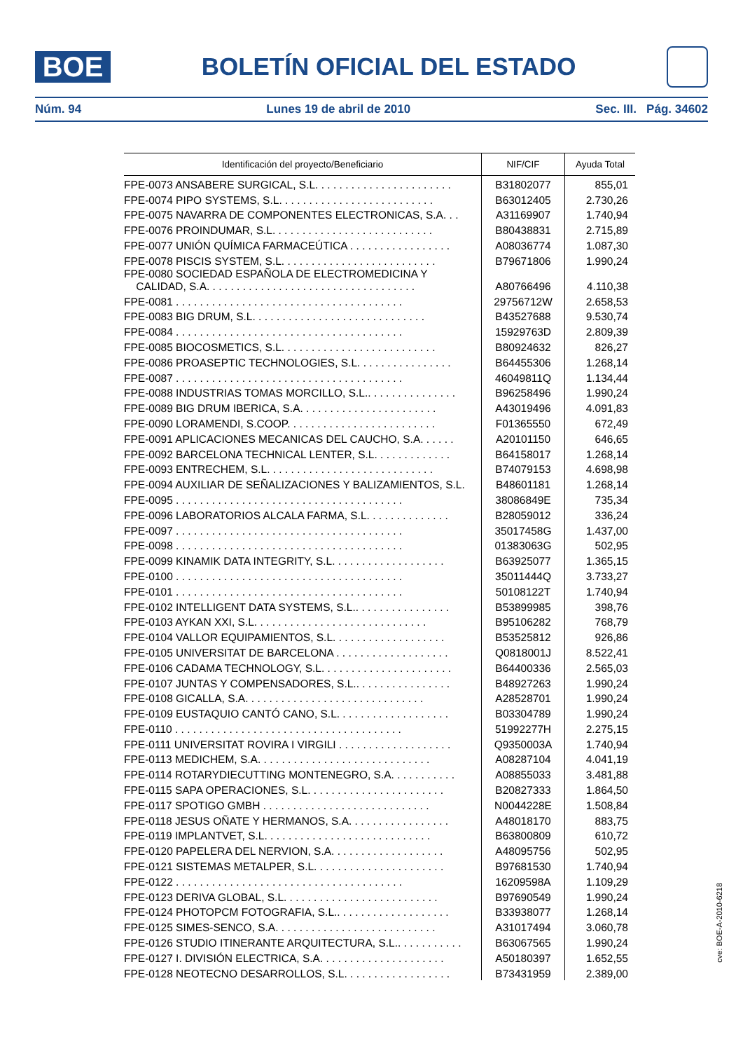BOE
BOLETÍN OFICIAL DEL ESTADO
Núm. 94 Lunes 19 de abril de 2010 Sec. III. Pág. 34602
| Identificación del proyecto/Beneficiario | NIF/CIF | Ayuda Total |
| --- | --- | --- |
| FPE-0073 ANSABERE SURGICAL, S.L. . . . . . . . . . . . . . . . . . . . . . . | B31802077 | 855,01 |
| FPE-0074 PIPO SYSTEMS, S.L. . . . . . . . . . . . . . . . . . . . . . . . . . | B63012405 | 2.730,26 |
| FPE-0075 NAVARRA DE COMPONENTES ELECTRONICAS, S.A. . . | A31169907 | 1.740,94 |
| FPE-0076 PROINDUMAR, S.L. . . . . . . . . . . . . . . . . . . . . . . . . . . | B80438831 | 2.715,89 |
| FPE-0077 UNIÓN QUÍMICA FARMACEÚTICA . . . . . . . . . . . . . . . . . | A08036774 | 1.087,30 |
| FPE-0078 PISCIS SYSTEM, S.L. . . . . . . . . . . . . . . . . . . . . . . . . . | B79671806 | 1.990,24 |
| FPE-0080 SOCIEDAD ESPAÑOLA DE ELECTROMEDICINA Y CALIDAD, S.A. . . . . . . . . . . . . . . . . . . . . . . . . . . . . . . . . . . | A80766496 | 4.110,38 |
| FPE-0081 . . . . . . . . . . . . . . . . . . . . . . . . . . . . . . . . . . . . . . | 29756712W | 2.658,53 |
| FPE-0083 BIG DRUM, S.L. . . . . . . . . . . . . . . . . . . . . . . . . . . . . | B43527688 | 9.530,74 |
| FPE-0084 . . . . . . . . . . . . . . . . . . . . . . . . . . . . . . . . . . . . . . | 15929763D | 2.809,39 |
| FPE-0085 BIOCOSMETICS, S.L. . . . . . . . . . . . . . . . . . . . . . . . . . | B80924632 | 826,27 |
| FPE-0086 PROASEPTIC TECHNOLOGIES, S.L. . . . . . . . . . . . . . . . | B64455306 | 1.268,14 |
| FPE-0087 . . . . . . . . . . . . . . . . . . . . . . . . . . . . . . . . . . . . . . | 46049811Q | 1.134,44 |
| FPE-0088 INDUSTRIAS TOMAS MORCILLO, S.L.. . . . . . . . . . . . . . . | B96258496 | 1.990,24 |
| FPE-0089 BIG DRUM IBERICA, S.A. . . . . . . . . . . . . . . . . . . . . . . | A43019496 | 4.091,83 |
| FPE-0090 LORAMENDI, S.COOP. . . . . . . . . . . . . . . . . . . . . . . . . | F01365550 | 672,49 |
| FPE-0091 APLICACIONES MECANICAS DEL CAUCHO, S.A. . . . . . | A20101150 | 646,65 |
| FPE-0092 BARCELONA TECHNICAL LENTER, S.L. . . . . . . . . . . . . | B64158017 | 1.268,14 |
| FPE-0093 ENTRECHEM, S.L. . . . . . . . . . . . . . . . . . . . . . . . . . . . | B74079153 | 4.698,98 |
| FPE-0094 AUXILIAR DE SEÑALIZACIONES Y BALIZAMIENTOS, S.L. | B48601181 | 1.268,14 |
| FPE-0095 . . . . . . . . . . . . . . . . . . . . . . . . . . . . . . . . . . . . . . | 38086849E | 735,34 |
| FPE-0096 LABORATORIOS ALCALA FARMA, S.L. . . . . . . . . . . . . . | B28059012 | 336,24 |
| FPE-0097 . . . . . . . . . . . . . . . . . . . . . . . . . . . . . . . . . . . . . . | 35017458G | 1.437,00 |
| FPE-0098 . . . . . . . . . . . . . . . . . . . . . . . . . . . . . . . . . . . . . . | 01383063G | 502,95 |
| FPE-0099 KINAMIK DATA INTEGRITY, S.L. . . . . . . . . . . . . . . . . . . | B63925077 | 1.365,15 |
| FPE-0100 . . . . . . . . . . . . . . . . . . . . . . . . . . . . . . . . . . . . . . | 35011444Q | 3.733,27 |
| FPE-0101 . . . . . . . . . . . . . . . . . . . . . . . . . . . . . . . . . . . . . . | 50108122T | 1.740,94 |
| FPE-0102 INTELLIGENT DATA SYSTEMS, S.L.. . . . . . . . . . . . . . . . | B53899985 | 398,76 |
| FPE-0103 AYKAN XXI, S.L. . . . . . . . . . . . . . . . . . . . . . . . . . . . . | B95106282 | 768,79 |
| FPE-0104 VALLOR EQUIPAMIENTOS, S.L. . . . . . . . . . . . . . . . . . . | B53525812 | 926,86 |
| FPE-0105 UNIVERSITAT DE BARCELONA . . . . . . . . . . . . . . . . . . . | Q0818001J | 8.522,41 |
| FPE-0106 CADAMA TECHNOLOGY, S.L. . . . . . . . . . . . . . . . . . . . . . | B64400336 | 2.565,03 |
| FPE-0107 JUNTAS Y COMPENSADORES, S.L.. . . . . . . . . . . . . . . . | B48927263 | 1.990,24 |
| FPE-0108 GICALLA, S.A. . . . . . . . . . . . . . . . . . . . . . . . . . . . . . | A28528701 | 1.990,24 |
| FPE-0109 EUSTAQUIO CANTÓ CANO, S.L. . . . . . . . . . . . . . . . . . . | B03304789 | 1.990,24 |
| FPE-0110 . . . . . . . . . . . . . . . . . . . . . . . . . . . . . . . . . . . . . . | 51992277H | 2.275,15 |
| FPE-0111 UNIVERSITAT ROVIRA I VIRGILI . . . . . . . . . . . . . . . . . . . | Q9350003A | 1.740,94 |
| FPE-0113 MEDICHEM, S.A. . . . . . . . . . . . . . . . . . . . . . . . . . . . . | A08287104 | 4.041,19 |
| FPE-0114 ROTARYDIECUTTING MONTENEGRO, S.A. . . . . . . . . . . | A08855033 | 3.481,88 |
| FPE-0115 SAPA OPERACIONES, S.L. . . . . . . . . . . . . . . . . . . . . . . | B20827333 | 1.864,50 |
| FPE-0117 SPOTIGO GMBH . . . . . . . . . . . . . . . . . . . . . . . . . . . . | N0044228E | 1.508,84 |
| FPE-0118 JESUS OÑATE Y HERMANOS, S.A. . . . . . . . . . . . . . . . . | A48018170 | 883,75 |
| FPE-0119 IMPLANTVET, S.L. . . . . . . . . . . . . . . . . . . . . . . . . . . . | B63800809 | 610,72 |
| FPE-0120 PAPELERA DEL NERVION, S.A. . . . . . . . . . . . . . . . . . . | A48095756 | 502,95 |
| FPE-0121 SISTEMAS METALPER, S.L. . . . . . . . . . . . . . . . . . . . . . | B97681530 | 1.740,94 |
| FPE-0122 . . . . . . . . . . . . . . . . . . . . . . . . . . . . . . . . . . . . . . | 16209598A | 1.109,29 |
| FPE-0123 DERIVA GLOBAL, S.L. . . . . . . . . . . . . . . . . . . . . . . . . . | B97690549 | 1.990,24 |
| FPE-0124 PHOTOPCM FOTOGRAFIA, S.L.. . . . . . . . . . . . . . . . . . . | B33938077 | 1.268,14 |
| FPE-0125 SIMES-SENCO, S.A. . . . . . . . . . . . . . . . . . . . . . . . . . . | A31017494 | 3.060,78 |
| FPE-0126 STUDIO ITINERANTE ARQUITECTURA, S.L.. . . . . . . . . . . | B63067565 | 1.990,24 |
| FPE-0127 I. DIVISIÓN ELECTRICA, S.A. . . . . . . . . . . . . . . . . . . . . | A50180397 | 1.652,55 |
| FPE-0128 NEOTECNO DESARROLLOS, S.L. . . . . . . . . . . . . . . . . . | B73431959 | 2.389,00 |
cve: BOE-A-2010-6218